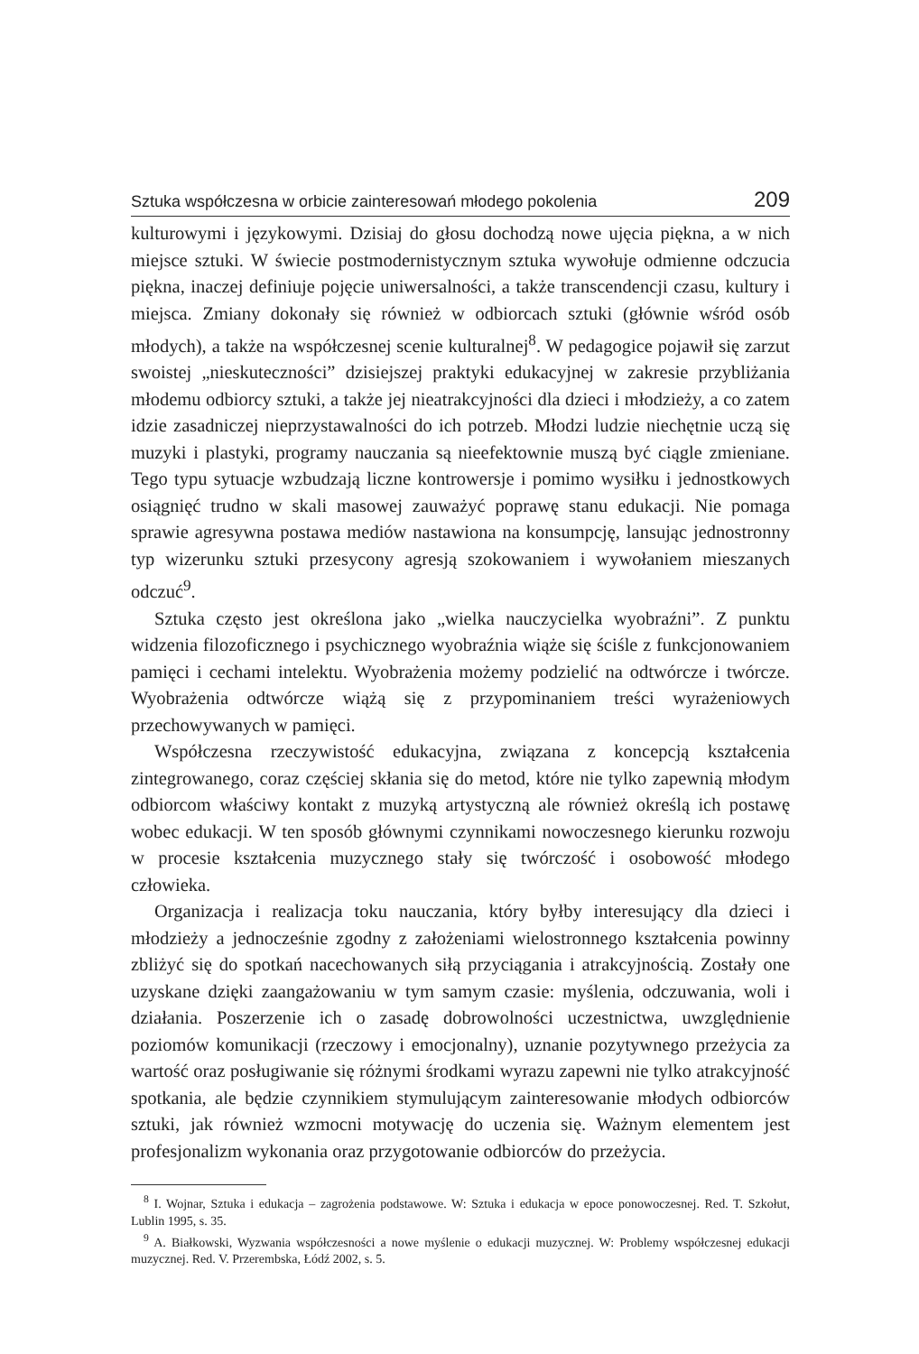Sztuka współczesna w orbicie zainteresowań młodego pokolenia 209
kulturowymi i językowymi. Dzisiaj do głosu dochodzą nowe ujęcia piękna, a w nich miejsce sztuki. W świecie postmodernistycznym sztuka wywołuje odmienne odczucia piękna, inaczej definiuje pojęcie uniwersalności, a także transcendencji czasu, kultury i miejsca. Zmiany dokonały się również w odbiorcach sztuki (głównie wśród osób młodych), a także na współczesnej scenie kulturalnej<sup>8</sup>. W pedagogice pojawił się zarzut swoistej „nieskuteczności” dzisiejszej praktyki edukacyjnej w zakresie przybliżania młodemu odbiorcy sztuki, a także jej nieatrakcyjności dla dzieci i młodzieży, a co zatem idzie zasadniczej nieprzystawalności do ich potrzeb. Młodzi ludzie niechętnie uczą się muzyki i plastyki, programy nauczania są nieefektownie muszą być ciągle zmieniane. Tego typu sytuacje wzbudzają liczne kontrowersje i pomimo wysiłku i jednostkowych osiągnięć trudno w skali masowej zauważyć poprawę stanu edukacji. Nie pomaga sprawie agresywna postawa mediów nastawiona na konsumpcję, lansując jednostronny typ wizerunku sztuki przesycony agresją szokowaniem i wywołaniem mieszanych odczuć<sup>9</sup>.
Sztuka często jest określona jako „wielka nauczycielka wyobraźni”. Z punktu widzenia filozoficznego i psychicznego wyobraźnia wiąże się ściśle z funkcjonowaniem pamięci i cechami intelektu. Wyobrażenia możemy podzielić na odtwórcze i twórcze. Wyobrażenia odtwórcze wiążą się z przypominaniem treści wyrażeniowych przechowywanych w pamięci.
Współczesna rzeczywistość edukacyjna, związana z koncepcją kształcenia zintegrowanego, coraz częściej skłania się do metod, które nie tylko zapewnią młodym odbiorcom właściwy kontakt z muzyką artystyczną ale również określą ich postawę wobec edukacji. W ten sposób głównymi czynnikami nowoczesnego kierunku rozwoju w procesie kształcenia muzycznego stały się twórczość i osobowość młodego człowieka.
Organizacja i realizacja toku nauczania, który byłby interesujący dla dzieci i młodzieży a jednocześnie zgodny z założeniami wielostronnego kształcenia powinny zbliżyć się do spotkań nacechowanych siłą przyciągania i atrakcyjnością. Zostały one uzyskane dzięki zaangażowaniu w tym samym czasie: myślenia, odczuwania, woli i działania. Poszerzenie ich o zasadę dobrowolności uczestnictwa, uwzględnienie poziomów komunikacji (rzeczowy i emocjonalny), uznanie pozytywnego przeżycia za wartość oraz posługiwanie się różnymi środkami wyrazu zapewni nie tylko atrakcyjność spotkania, ale będzie czynnikiem stymulującym zainteresowanie młodych odbiorców sztuki, jak również wzmocni motywację do uczenia się. Ważnym elementem jest profesjonalizm wykonania oraz przygotowanie odbiorców do przeżycia.
<sup>8</sup> I. Wojnar, Sztuka i edukacja – zagrożenia podstawowe. W: Sztuka i edukacja w epoce ponowoczesnej. Red. T. Szkołut, Lublin 1995, s. 35.
<sup>9</sup> A. Białkowski, Wyzwania współczesności a nowe myślenie o edukacji muzycznej. W: Problemy współczesnej edukacji muzycznej. Red. V. Przerembska, Łódź 2002, s. 5.